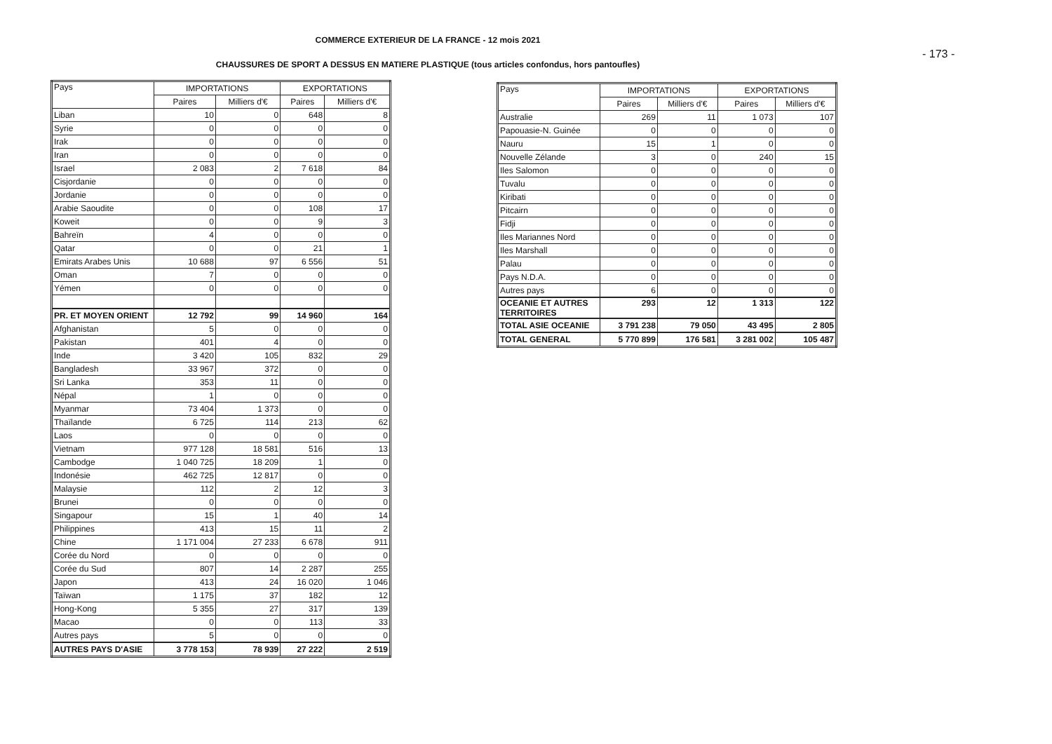COMMERCE EXTERIEUR DE LA FRANCE - 12 mois 2021
- 173 -
CHAUSSURES DE SPORT A DESSUS EN MATIERE PLASTIQUE (tous articles confondus, hors pantoufles)
| Pays | IMPORTATIONS | | EXPORTATIONS | |
| --- | --- | --- | --- | --- |
| | Paires | Milliers d'€ | Paires | Milliers d'€ |
| Liban | 10 | 0 | 648 | 8 |
| Syrie | 0 | 0 | 0 | 0 |
| Irak | 0 | 0 | 0 | 0 |
| Iran | 0 | 0 | 0 | 0 |
| Israel | 2 083 | 2 | 7 618 | 84 |
| Cisjordanie | 0 | 0 | 0 | 0 |
| Jordanie | 0 | 0 | 0 | 0 |
| Arabie Saoudite | 0 | 0 | 108 | 17 |
| Koweit | 0 | 0 | 9 | 3 |
| Bahreïn | 4 | 0 | 0 | 0 |
| Qatar | 0 | 0 | 21 | 1 |
| Emirats Arabes Unis | 10 688 | 97 | 6 556 | 51 |
| Oman | 7 | 0 | 0 | 0 |
| Yémen | 0 | 0 | 0 | 0 |
| PR. ET MOYEN ORIENT | 12 792 | 99 | 14 960 | 164 |
| Afghanistan | 5 | 0 | 0 | 0 |
| Pakistan | 401 | 4 | 0 | 0 |
| Inde | 3 420 | 105 | 832 | 29 |
| Bangladesh | 33 967 | 372 | 0 | 0 |
| Sri Lanka | 353 | 11 | 0 | 0 |
| Népal | 1 | 0 | 0 | 0 |
| Myanmar | 73 404 | 1 373 | 0 | 0 |
| Thaïlande | 6 725 | 114 | 213 | 62 |
| Laos | 0 | 0 | 0 | 0 |
| Vietnam | 977 128 | 18 581 | 516 | 13 |
| Cambodge | 1 040 725 | 18 209 | 1 | 0 |
| Indonésie | 462 725 | 12 817 | 0 | 0 |
| Malaysie | 112 | 2 | 12 | 3 |
| Brunei | 0 | 0 | 0 | 0 |
| Singapour | 15 | 1 | 40 | 14 |
| Philippines | 413 | 15 | 11 | 2 |
| Chine | 1 171 004 | 27 233 | 6 678 | 911 |
| Corée du Nord | 0 | 0 | 0 | 0 |
| Corée du Sud | 807 | 14 | 2 287 | 255 |
| Japon | 413 | 24 | 16 020 | 1 046 |
| Taïwan | 1 175 | 37 | 182 | 12 |
| Hong-Kong | 5 355 | 27 | 317 | 139 |
| Macao | 0 | 0 | 113 | 33 |
| Autres pays | 5 | 0 | 0 | 0 |
| AUTRES PAYS D'ASIE | 3 778 153 | 78 939 | 27 222 | 2 519 |
| Pays | IMPORTATIONS | | EXPORTATIONS | |
| --- | --- | --- | --- | --- |
| | Paires | Milliers d'€ | Paires | Milliers d'€ |
| Australie | 269 | 11 | 1 073 | 107 |
| Papouasie-N. Guinée | 0 | 0 | 0 | 0 |
| Nauru | 15 | 1 | 0 | 0 |
| Nouvelle Zélande | 3 | 0 | 240 | 15 |
| Iles Salomon | 0 | 0 | 0 | 0 |
| Tuvalu | 0 | 0 | 0 | 0 |
| Kiribati | 0 | 0 | 0 | 0 |
| Pitcairn | 0 | 0 | 0 | 0 |
| Fidji | 0 | 0 | 0 | 0 |
| Iles Mariannes Nord | 0 | 0 | 0 | 0 |
| Iles Marshall | 0 | 0 | 0 | 0 |
| Palau | 0 | 0 | 0 | 0 |
| Pays N.D.A. | 0 | 0 | 0 | 0 |
| Autres pays | 6 | 0 | 0 | 0 |
| OCEANIE ET AUTRES TERRITOIRES | 293 | 12 | 1 313 | 122 |
| TOTAL ASIE OCEANIE | 3 791 238 | 79 050 | 43 495 | 2 805 |
| TOTAL GENERAL | 5 770 899 | 176 581 | 3 281 002 | 105 487 |